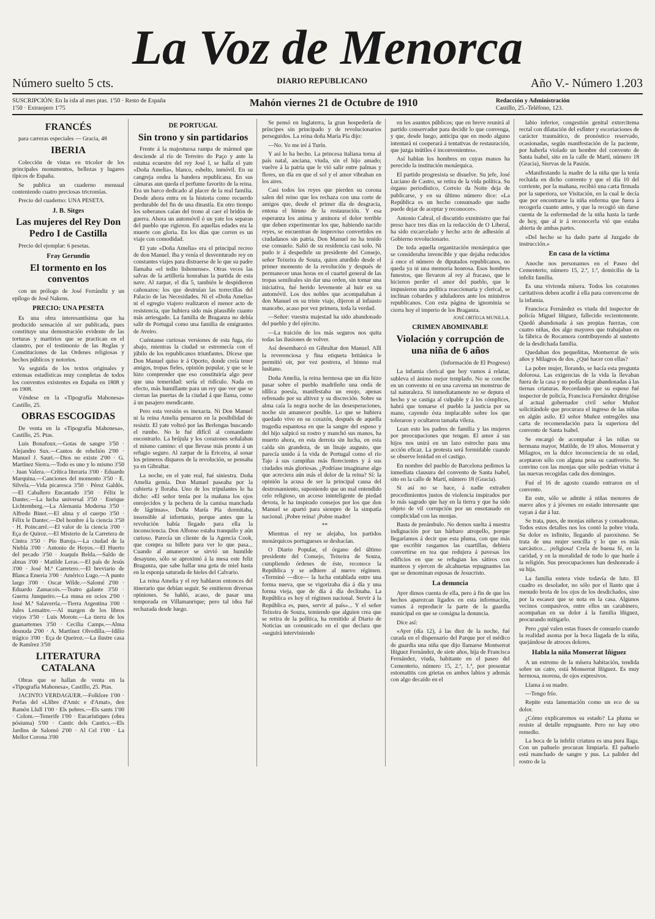La Voz de Menorca
Número suelto 5 cts. DIARIO REPUBLICANO Año V.- Número 1.203
SUSCRIPCIÓN: En la isla al mes ptas. 1'50 · Resto de España 1'50 · Extranjero 1'75
Mahón viernes 21 de Octubre de 1910
Redacción y Administración
Castillo, 25.-Teléfono, 123.
FRANCÉS
para carreras especiales — Gracia, 48
IBERIA
Colección de vistas en tricolor de los principales monumentos, bellezas y lugares típicos de España.
Se publica un cuaderno mensual conteniendo cuatro preciosas tricromías.
Precio del cuaderno: UNA PESETA.
J. B. Sitges
Las mujeres del Rey Don Pedro I de Castilla
Precio del ejemplar: 6 pesetas.
Fray Gerundio
El tormento en los conventos
con un prólogo de José Ferrándiz y un epílogo de José Nakens.
PRECIO: UNA PESETA
Es una obra interesantísima que ha producido sensación al ser publicada, pues constituye una demostración evidente de las torturas y martirios que se practican en el claustro, por el testimonio de las Reglas y Constituciones de las Ordenes religiosas y hechos públicos y notorios.
Va seguida de los textos originales y extensas estadísticas muy completas de todos los conventos existentes en España en 1808 y en 1908.
Véndese en la «Tipografía Mahonesa» Castillo, 25.
OBRAS ESCOGIDAS
De venta en la «Tipografía Mahonesa», Castillo, 25. Ptas.
Luis Bonafoux.—Gotas de sangre 3'50 · Alejandro Sux.—Cantos de rebelión 2'00 · Manuel J. Sauri.—Dios no existe 2'00 · G. Martínez Sierra.—Todo es uno y lo mismo 3'50 · Juan Valera.—Crítica literaria 3'00 · Eduardo Marquina.—Canciones del momento 3'50 · E. Silvela.—Vida picaresca 3'50 · Pérez Galdós.—El Caballero Encantado 3'50 · Félix le Dantec.—La lucha universal 3'50 · Enrique Lichtemberg.—La Alemania Moderna 3'50 · Alfredo Binet.—El alma y el cuerpo 3'50 · Félix le Dantec.—Del hombre á la ciencia 3'50 · H. Poincarré.—El valor de la ciencia 3'00 · Eça de Quiroz.—El Misterio de la Carretera de Cintra 3'50 · Pío Baroja.—La ciudad de la Niebla 3'00 · Antonio de Hoyos.—El Huerto del pecado 3'50 · Joaquín Belda.—Saldo de almas 3'00 · Matilde Leras.—El país de Jesús 3'00 · José M.ª Carretero.—El breviario de Blanca Emeria 3'00 · Américo Lugo.—A punto largo 3'00 · Oscar Wilde.—Salomé 2'00 · Eduardo Zamacois.—Teatro galante 3'50 · Guerra Junqueiro.—La musa en ocios 2'00 · José M.ª Salaverría.—Tierra Argentina 3'00 · Jules Lemaitre.—Al margen de los libros viejos 3'50 · Luis Morote.—La tierra de los guanartemes 3'50 · Cecilia Camps.—Alma desnuda 2'00 · A. Martínez Olvedilla.—Idilio trágico 3'00 · Eça de Queiroz.—La ilustre casa de Ramírez 3'50
LITERATURA CATALANA
Obras que se hallan de venta en la «Tipografía Mahonesa», Castillo, 25. Ptas.
JACINTO VERDAGUER.—Folklore 1'00 · Perlas del «Llibre d'Amic e d'Amat», den Ramón Llull 1'00 · Els pobres.—Els sants 1'00 · Colom.—Tenerife 1'00 · Eucarístiques (obra pósiuma) 5'00 · Cantic dels Cantics.—Els Jardins de Salomó 2'00 · Al Cel 1'00 · La Mellor Corona 3'00
DE PORTUGAL
Sin trono y sin partidarios
Frente á la majestuosa rampa de mármol que desciende al río de Terreiro do Paço y ante la estatua ecuestre del rey José I, se halla el yate «Doña Amelia», blanco, esbelto, inmóvil. En su cangreja ondea la bandera republicana. En sus cámaras aun queda el perfume favorito de la reina. Era un barco dedicado al placer de la real familia. Desde ahora entra en la historia como recuerdo perdurable del fin de una dinastía. En otro tiempo los soberanos caían del trono al caer el bridón de guerra. Ahora un automóvil ó un yate los separan del pueblo que rigieron. En aquellas edades era la muerte con gloria. En los días que corren es un viaje con comodidad.
El yate «Doña Amelia» era el principal recreo de don Manuel. Iba y venía el desventurado rey en constantes viajes para distraerse de lo que su padre llamaba «el tedio lisbonense». Otras veces las salvas de la artillería honraban la partida de esta nave. Al zarpar, el día 5, también le despidieron cañonazos: los que destruían las torrecillas del Palacio de las Necesidades. Ni el «Doña Amelia» ni el egregio viajero realizaron el menor acto de resistencia, que hubiera sido más plausible cuanto más arriesgado. La familia de Braganza no debía salir de Portugal como una familia de emigrantes de Aveiro.
Cuéntanse curiosas versiones de esta fuga, río abajo, mientras la ciudad se estremecía con el júbilo de los republicanos triunfantes. Dícese que Don Manuel quiso ir á Oporto, donde creía tener amigos, tropas fieles, opinión popular, y que se le hizo comprender que eso constituiría algo peor que una temeridad: sería el ridículo. Nada en efecto, más humillante para un rey que ver que se cierran las puertas de la ciudad á que llama, como á un pasajero mendicante.
Pero esta versión es inexacta. Ni Don Manuel ni la reina Amelia pensaron en la posibilidad de resistir. El yate volteó por las Berlengas buscando el rumbo. No le fué difícil al comandante encontrarlo. La brújula y los corazones señalaban el mismo camino: el que llevase más pronto á un refugio seguro. Al zarpar de la Ericeira, al sonar los primeros disparos de la revolución, se pensaba ya en Gibraltar.
La noche, en el yate real, fué siniestra. Doña Amelia gemía. Don Manuel paseaba por la cubierta y lloraba. Uno de los tripulantes lo ha dicho: «El señor tenía por la mañana los ojos enrojecidos y la pechera de la camisa manchada de lágrimas». Doña María Pía dormitaba, insensible al infortunio, porque antes que la revolución había llegado para ella la inconsciencia. Don Alfonso estaba tranquilo y aún curioso. Parecía un cliente de la Agencia Cook, que compra su billete para ver lo que pasa... Cuando al amanecer se sirvió un humilde desayuno, sólo se aproximó á la mesa este feliz Braganza, que sabe hallar una gota de miel hasta en la esponja saturada de hieles del Calvario.
La reina Amelia y el rey hablaron entonces del itinerario que debían seguir. Se emitieron diversas opiniones. Se habló, acaso, de pasar una temporada en Villamanrique; pero tal idea fué rechazada desde luego.
Se pensó en Inglaterra, la gran hospedería de príncipes sin principado y de revolucionarios perseguidos. La reina doña María Pía dijo:
—No. Yo me iré á Turín.
Y así lo ha hecho. La princesa italiana torna al país natal, anciana, viuda, sin el hijo amado; vuelve á la patria que le vió salir entre palmas y flores, un día en que el sol y el amor vibraban en los aires.
Casi todos los reyes que pierden su corona salen del reino que los rechaza con una corte de amigos que, desde el primer día de desgracia, entona el himno de la restauración. Y esa esperanza los anima y aminora el dolor terrible que deben experimentar los que, habiendo nacido reyes, se encuentran de improviso convertidos en ciudadanos sin patria. Don Manuel no ha tenido ese consuelo. Salió de su residencia casi solo. Ni pudo ir á despedirle su presidente del Consejo, señor Teixeira de Souza, quien aturdido desde el primer momento de la revolución y después de permanecer unas horas en el cuartel general de las tropas semileales sin dar una orden, sin tomar una iniciativa, fué herido levemente al huir en su automóvil. Los dos nobles que acompañaban á don Manuel en su triste viaje, dijeron al infausto mancebo, acaso por vez primera, toda la verdad.
—Señor: vuestra majestad ha sido abandonado del pueblo y del ejército.
—La traición de los más seguros nos quita todas las ilusiones de volver.
Así desembarcó en Gibraltar don Manuel. Allí la reverenciosa y fina etiqueta británica le permitió oir, por vez postrera, el himno real lusitano.
Doña Amelia, la reina hermosa que un día hizo pasar sobre el pueblo madrileño una onda de idílica poesía, manifestaba un enojo, apenas refrenado por su altivez y su discreción. Sobre su alma caía la negra noche de las desesperaciones, noche sin amanecer posible. Lo que se hubiera quedado vivo en su corazón, después de aquella tragedia espantosa en que la sangre del esposo y del hijo salpicó su rostro y manchó sus manos, ha muerto ahora, en esta derrota sin lucha, en esta caída sin grandeza, de un linaje augusto, que parecía unido á la vida de Portugal como el río Tajo á sus campiñas más florecientes y á sus ciudades más gloriosas. ¿Podríase imaginarse algo que acreciera aún más el dolor de la reina? Sí: la opinión la acusa de ser la principal causa del destronamiento, suponiendo que un mal entendido celo religioso, un acceso ininteligente de piedad devota, le ha inspirado consejos por los que don Manuel se apartó para siempre de la simpatía nacional. ¡Pobre reina! ¡Pobre madre!
**
Mientras el rey se alejaba, los partidos monárquicos portugueses se deshacían.
O Diario Popular, el órgano del último presidente del Consejo, Teixeira de Souza, cumpliendo órdenes de éste, reconoce la República y se adhiere al nuevo régimen. «Terminó —dice— la lucha entablada entre una forma nueva, que se vigorizaba día á día y una forma vieja, que de día á día declinaba. La República es hoy el régimen nacional. Servir á la República es, pues, servir al país»... Y el señor Teixeira de Souza, temiendo que alguien crea que se retira de la política, ha remitido al Diario de Noticias un comunicado en el que declara que «seguirá interviniendo
en los asuntos públicos; que en breve reunirá al partido conservador para decidir lo que convenga, y que, desde luego, anticipa que en modo alguno intentará ni cooperará á tentativas de restauración, que juzga inútiles é inconvenientes».
Así hablan los hombres en cuyas manos ha perecido la institución monárquica.
El partido progresista se disuelve. Su jefe, José Luciano de Castro, se retira de la vida política. Su órgano periodístico, Correio da Noite deja de publicarse, y en su último número dice: «La República es un hecho consumado que nadie puede dejar de aceptar y reconocer».
Antonio Cabral, el discutido exministro que fué preso hace tres días en la redacción de O Liberal, ha sido excarcelado y hecho acto de adhesión al Gobierno revolucionario.
De toda aquella organización monárquica que se consideraba invencible y que dejaba reducidos á once el número de diputados republicanos, no queda ya ni una memoria honrosa. Esos hombres funestos, que llevaron al rey al fracaso, que le hicieron perder el amor del pueblo, que le impusieron una política reaccionaria y clerical, se inclinan cobardes y aduladores ante los ministros republicanos. Con esta página de ignominia se cierra hoy el imperio de los Braganza.
JOSÉ ORTEGA MUNILLA.
CRIMEN ABOMINABLE
Violación y corrupción de una niña de 6 años
(Información de El Progreso)
La infamia clerical que hoy vamos á relatar, subleva el ánimo mejor templado. No se concibe en un convento ni en una caverna un monstruo de tal naturaleza. Si inmediatamente no se depura el hecho y se castiga al culpable y á los cómplices, habrá que tomarse el pueblo la justicia por su mano, cayendo ésta implacable sobre los que toleraron y ocultaron tamaña vileza.
Lean esto los padres de familia y las mujeres por preocupaciones que tengan. El amor á sus hijos nos unirá en un lazo estrecho para una acción eficaz. La protesta será formidable cuando se observe lenidad en el castigo.
En nombre del pueblo de Barcelona pedimos la inmediata clausura del convento de Santa Isabel, sito en la calle de Martí, número 18 (Gracia).
Si así no se hace, á nadie extrañen procedimientos justos de violencia inspirados por lo más sagrado que hay en la tierra y que ha sido objeto de vil corrupción por un ensotanado en complicidad con las monjas.
Basta de preámbulo. No demos suelta á nuestra indignación por tan bárbaro atropello, porque llegaríamos á decir que esta pluma, con que más que escribir rasgamos las cuartillas, debiera convertirse en tea que redujera á pavesas los edificios en que se refugian los sátiros con manteos y ejercen de alcahuetas repugnantes las que se denominan esposas de Jesucristo.
La denuncia
Ayer dimos cuenta de ella, pero á fin de que los hechos aparezcan ligados en esta información, vamos á reproducir la parte de la guardia municipal en que se consigna la denuncia.
Dice así:
«Ayer (día 12), á las diez de la noche, fué curada en el dispensario del Parque por el médico de guardia una niña que dijo llamarse Montserrat Iñiguez Fernández, de siete años, hija de Francisca Fernández, viuda, habitante en el paseo del Cementerio, número 15, 2.º, 1.ª, por presentar estomatitis con grietas en ambos labios y además con algo decaído en el
labio inferior, congestión genital extercitema rectal con dilatación del esfínter y escoriaciones de carácter traumático, de pronóstico reservado, ocasionadas, según manifestación de la paciente, por haberla violado un hombre del convento de Santa Isabel, sito en la calle de Martí, número 18 (Gracia), Siervas de la Pasión.
»Manifestando la madre de la niña que la tenía recluida en dicho convento y que el día 10 del corriente, por la mañana, recibió una carta firmada por la superiora, sor Visitación, en la cual le decía que por encontrarse la niña enferma que fuera á recogerla cuanto antes, y que la recogió sin darse cuenta de la enfermedad de la niña hasta la tarde de hoy, que al ir á reconocerla vió que estaba abierta de ambas partes.
»Del hecho se ha dado parte al Juzgado de instrucción.»
En casa de la víctima
Anoche nos personamos en el Paseo del Cementerio, número 15, 2.º, 1.ª, domicilio de la infeliz familia.
Es una vivienda mísera. Todos los corazones caritativos deben acudir á ella para convencerse de la infamia.
Francisca Fernández es viuda del inspector de policía Miguel Iñiguez, fallecido recientemente. Quedó abandonada á sus propias fuerzas, con cuatro niñas, dos algo mayores que trabajaban en la fábrica de Rocamora contribuyendo al sustento de la desdichada familia.
Quedaban dos pequeñitas, Montserrat de seis años y Milagros de dos. ¿Qué hacer con ellas?
La pobre mujer, llorando, se hacía esta pregunta dolorosa. Las exigencias de la vida la llevaban fuera de la casa y no podía dejar abandonadas á las tiernas criaturas. Recordando que su esposo fué inspector de policía, Francisca Fernández dirigióse al actual gobernador civil señor Muñoz solicitándole que procurara el ingreso de las niñas en algún asilo. El señor Muñoz entrególes una carta de recomendación para la superiora del convento de Santa Isabel.
Se encargó de acompañar á las niñas su hermana mayor, Matilde, de 19 años. Monserrat y Milagros, en la dulce inconsciencia de su edad, aceptaron sólo con alguna pena su cautiverio. Se convino con las monjas que sólo podrían visitar á las nuevas recogidas cada dos domingos.
Fué el 16 de agosto cuando entraron en el convento.
En este, sólo se admite á niñas menores de nueve años y á jóvenes en estado interesante que vayan á dar á luz.
Se trata, pues, de monjas niñeras y comadronas. Todos estos detalles nos los contó la pobre viuda. Su dolor es infinito, llegando al paroxismo. Se trata de una mujer sencilla y lo que es más sarcástico... ¡religiosa! Creía de buena fé, en la caridad, y en la moralidad de todo lo que huele á la religión. Sus preocupaciones han deshonrado á su hija.
La familia entera viste todavía de luto. El cuadro es desolador, no sólo por el llanto que á menudo brota de los ojos de los desdichados, sino por la escasez que se nota en la casa. Algunos vecinos compasivos, entre ellos un carabinero, acompañan en su dolor á la familia Iñiguez, procurando mitigarlo.
Pero ¿qué valen estas frases de consuelo cuando la realidad asoma por la boca llagada de la niña, quejándose de atroces dolores.
Habla la niña Monserrat Iñiguez
A un estremo de la mísera habitación, tendida sobre un catre, está Monserrat Iñiguez. Es muy hermosa, morena, de ojos expresivos.
Llama á su madre.
—Tengo frío.
Repite esta lamentación como un eco de su dolor.
¿Cómo explicaremos su estado? La pluma se resiste al detalle repugnante. Pero no hay otro remedio.
La boca de la infeliz criatura es una pura llaga. Con un pañuelo procuran limpiarla. El pañuelo está manchado de sangre y pus. La palidez del rostro de la